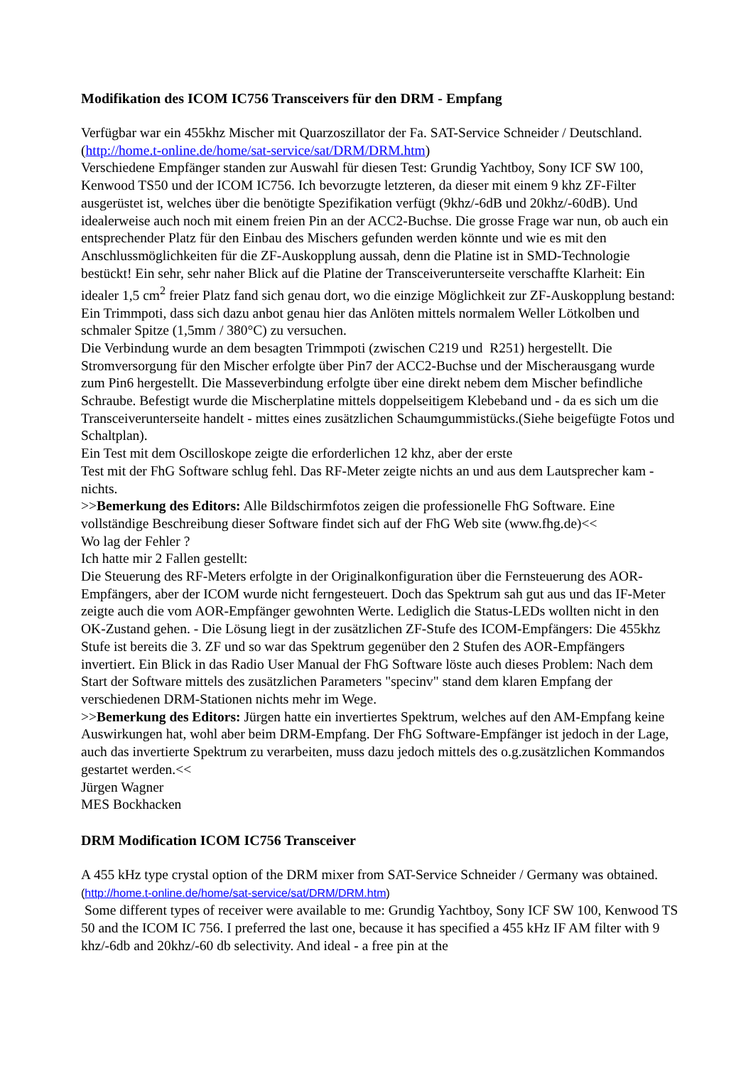Modifikation des ICOM IC756 Transceivers für den DRM - Empfang
Verfügbar war ein 455khz Mischer mit Quarzoszillator der Fa. SAT-Service Schneider / Deutschland. (http://home.t-online.de/home/sat-service/sat/DRM/DRM.htm)
Verschiedene Empfänger standen zur Auswahl für diesen Test: Grundig Yachtboy, Sony ICF SW 100, Kenwood TS50 und der ICOM IC756. Ich bevorzugte letzteren, da dieser mit einem 9 khz ZF-Filter ausgerüstet ist, welches über die benötigte Spezifikation verfügt (9khz/-6dB und 20khz/-60dB). Und idealerweise auch noch mit einem freien Pin an der ACC2-Buchse. Die grosse Frage war nun, ob auch ein entsprechender Platz für den Einbau des Mischers gefunden werden könnte und wie es mit den Anschlussmöglichkeiten für die ZF-Auskopplung aussah, denn die Platine ist in SMD-Technologie bestückt! Ein sehr, sehr naher Blick auf die Platine der Transceiverunterseite verschaffte Klarheit: Ein idealer 1,5 cm<sup>2</sup> freier Platz fand sich genau dort, wo die einzige Möglichkeit zur ZF-Auskopplung bestand: Ein Trimmpoti, dass sich dazu anbot genau hier das Anlöten mittels normalem Weller Lötkolben und schmaler Spitze (1,5mm / 380°C) zu versuchen.
Die Verbindung wurde an dem besagten Trimmpoti (zwischen C219 und R251) hergestellt. Die Stromversorgung für den Mischer erfolgte über Pin7 der ACC2-Buchse und der Mischerausgang wurde zum Pin6 hergestellt. Die Masseverbindung erfolgte über eine direkt nebem dem Mischer befindliche Schraube. Befestigt wurde die Mischerplatine mittels doppelseitigem Klebeband und - da es sich um die Transceiverunterseite handelt - mittes eines zusätzlichen Schaumgummistücks.(Siehe beigefügte Fotos und Schaltplan).
Ein Test mit dem Oscilloskope zeigte die erforderlichen 12 khz, aber der erste
Test mit der FhG Software schlug fehl. Das RF-Meter zeigte nichts an und aus dem Lautsprecher kam - nichts.
>>Bemerkung des Editors: Alle Bildschirmfotos zeigen die professionelle FhG Software. Eine vollständige Beschreibung dieser Software findet sich auf der FhG Web site (www.fhg.de)<<
Wo lag der Fehler ?
Ich hatte mir 2 Fallen gestellt:
Die Steuerung des RF-Meters erfolgte in der Originalkonfiguration über die Fernsteuerung des AOR-Empfängers, aber der ICOM wurde nicht ferngesteuert. Doch das Spektrum sah gut aus und das IF-Meter zeigte auch die vom AOR-Empfänger gewohnten Werte. Lediglich die Status-LEDs wollten nicht in den OK-Zustand gehen. - Die Lösung liegt in der zusätzlichen ZF-Stufe des ICOM-Empfängers: Die 455khz Stufe ist bereits die 3. ZF und so war das Spektrum gegenüber den 2 Stufen des AOR-Empfängers invertiert. Ein Blick in das Radio User Manual der FhG Software löste auch dieses Problem: Nach dem Start der Software mittels des zusätzlichen Parameters "specinv" stand dem klaren Empfang der verschiedenen DRM-Stationen nichts mehr im Wege.
>>Bemerkung des Editors: Jürgen hatte ein invertiertes Spektrum, welches auf den AM-Empfang keine Auswirkungen hat, wohl aber beim DRM-Empfang. Der FhG Software-Empfänger ist jedoch in der Lage, auch das invertierte Spektrum zu verarbeiten, muss dazu jedoch mittels des o.g.zusätzlichen Kommandos gestartet werden.<<
Jürgen Wagner
MES Bockhacken
DRM Modification ICOM IC756 Transceiver
A 455 kHz type crystal option of the DRM mixer from SAT-Service Schneider / Germany was obtained. (http://home.t-online.de/home/sat-service/sat/DRM/DRM.htm)
Some different types of receiver were available to me: Grundig Yachtboy, Sony ICF SW 100, Kenwood TS 50 and the ICOM IC 756. I preferred the last one, because it has specified a 455 kHz IF AM filter with 9 khz/-6db and 20khz/-60 db selectivity. And ideal - a free pin at the